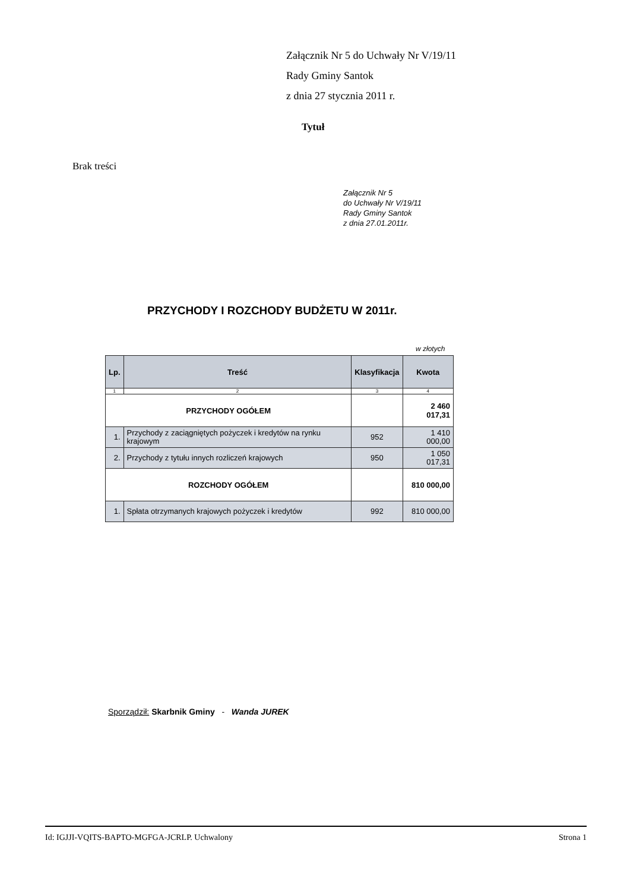Załącznik Nr 5 do Uchwały Nr V/19/11
Rady Gminy Santok
z dnia 27 stycznia 2011 r.
Tytuł
Brak treści
Załącznik Nr 5
do Uchwały Nr V/19/11
Rady Gminy Santok
z dnia 27.01.2011r.
PRZYCHODY I ROZCHODY BUDŻETU W 2011r.
w złotych
| Lp. | Treść | Klasyfikacja | Kwota |
| --- | --- | --- | --- |
| 1 | 2 | 3 | 4 |
| PRZYCHODY OGÓŁEM | | | 2 460 017,31 |
| 1. | Przychody z zaciągniętych pożyczek i kredytów na rynku krajowym | 952 | 1 410 000,00 |
| 2. | Przychody z tytułu innych rozliczeń krajowych | 950 | 1 050 017,31 |
| ROZCHODY OGÓŁEM | | | 810 000,00 |
| 1. | Spłata otrzymanych krajowych pożyczek i kredytów | 992 | 810 000,00 |
Sporządził: Skarbnik Gminy - Wanda JUREK
Id: IGJJI-VQITS-BAPTO-MGFGA-JCRLP. Uchwalony Strona 1